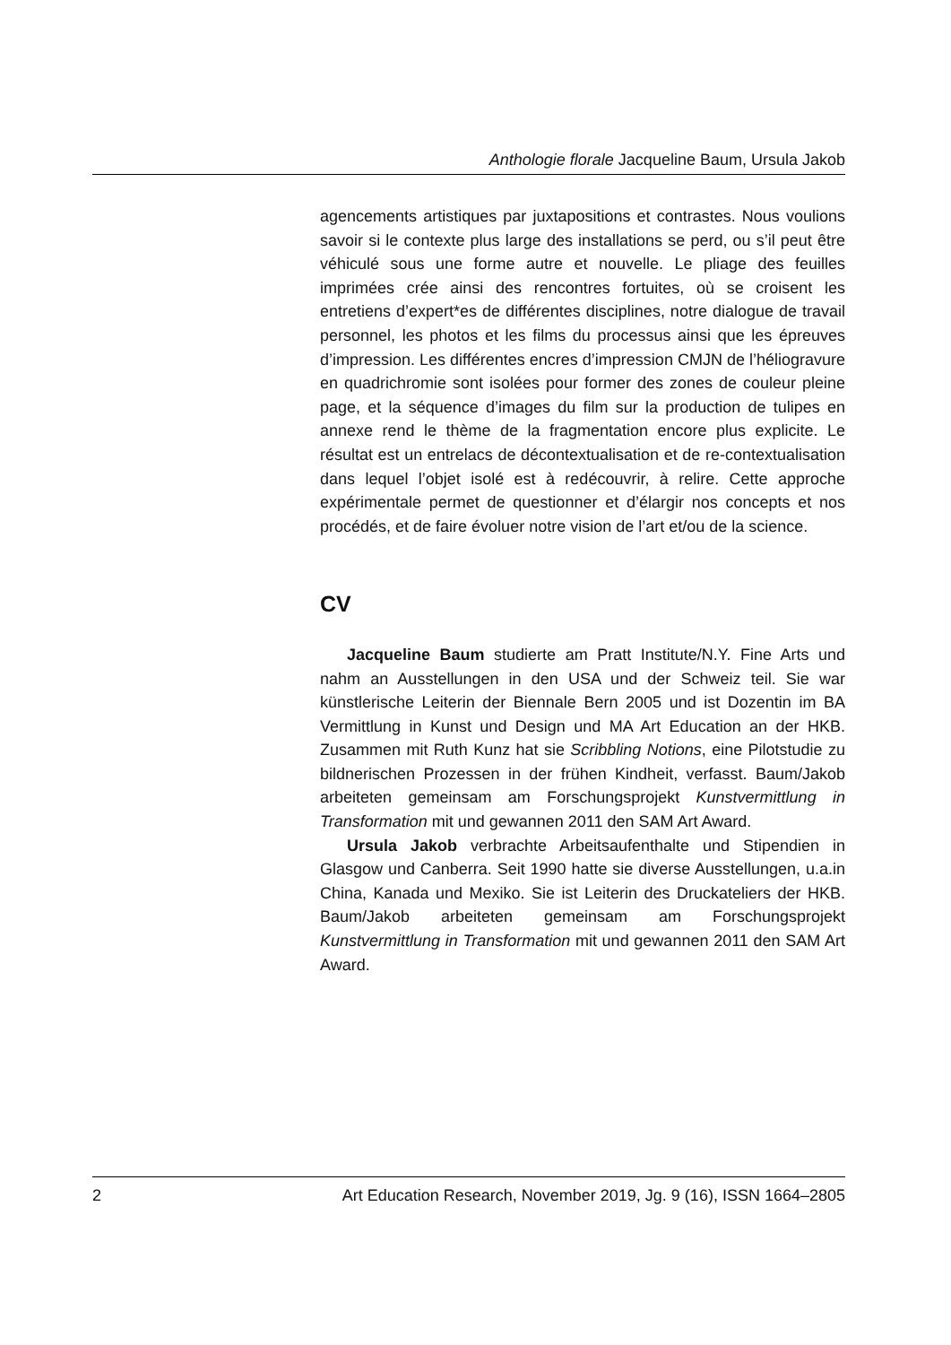Anthologie florale Jacqueline Baum, Ursula Jakob
agencements artistiques par juxtapositions et contrastes. Nous voulions savoir si le contexte plus large des installations se perd, ou s’il peut être véhiculé sous une forme autre et nouvelle. Le pliage des feuilles imprimées crée ainsi des rencontres fortuites, où se croisent les entretiens d’expert*es de différentes disciplines, notre dialogue de travail personnel, les photos et les films du processus ainsi que les épreuves d’impression. Les différentes encres d’impression CMJN de l’héliogravure en quadrichromie sont isolées pour former des zones de couleur pleine page, et la séquence d’images du film sur la production de tulipes en annexe rend le thème de la fragmentation encore plus explicite. Le résultat est un entrelacs de décontextualisation et de re-contextualisation dans lequel l’objet isolé est à redécouvrir, à relire. Cette approche expérimentale permet de questionner et d’élargir nos concepts et nos procédés, et de faire évoluer notre vision de l’art et/ou de la science.
CV
Jacqueline Baum studierte am Pratt Institute/N.Y. Fine Arts und nahm an Ausstellungen in den USA und der Schweiz teil. Sie war künstlerische Leiterin der Biennale Bern 2005 und ist Dozentin im BA Vermittlung in Kunst und Design und MA Art Education an der HKB. Zusammen mit Ruth Kunz hat sie Scribbling Notions, eine Pilotstudie zu bildnerischen Prozessen in der frühen Kindheit, verfasst. Baum/Jakob arbeiteten gemeinsam am Forschungsprojekt Kunstvermittlung in Transformation mit und gewannen 2011 den SAM Art Award.
Ursula Jakob verbrachte Arbeitsaufenthalte und Stipendien in Glasgow und Canberra. Seit 1990 hatte sie diverse Ausstellungen, u.a.in China, Kanada und Mexiko. Sie ist Leiterin des Druckateliers der HKB. Baum/Jakob arbeiteten gemeinsam am Forschungsprojekt Kunstvermittlung in Transformation mit und gewannen 2011 den SAM Art Award.
2 Art Education Research, November 2019, Jg. 9 (16), ISSN 1664–2805